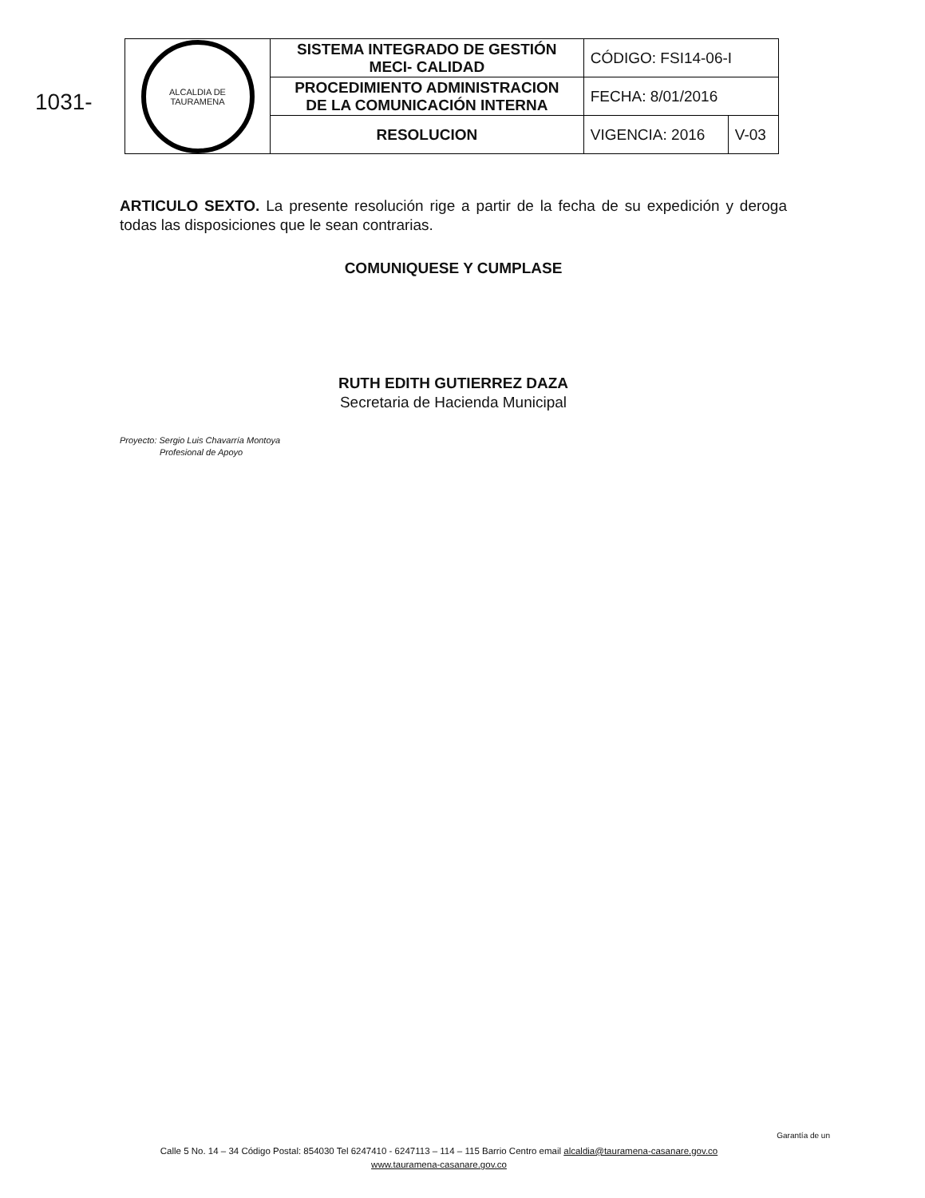1031-
| ALCALDIA DE TAURAMENA | SISTEMA INTEGRADO DE GESTIÓN MECI- CALIDAD | CÓDIGO: FSI14-06-I | |
| | PROCEDIMIENTO ADMINISTRACION DE LA COMUNICACIÓN INTERNA | FECHA: 8/01/2016 | |
| | RESOLUCION | VIGENCIA: 2016 | V-03 |
ARTICULO SEXTO. La presente resolución rige a partir de la fecha de su expedición y deroga todas las disposiciones que le sean contrarias.
COMUNIQUESE Y CUMPLASE
RUTH EDITH GUTIERREZ DAZA
Secretaria de Hacienda Municipal
Proyecto: Sergio Luis Chavarría Montoya
Profesional de Apoyo
Calle 5 No. 14 – 34 Código Postal: 854030 Tel 6247410 - 6247113 – 114 – 115 Barrio Centro email alcaldia@tauramena-casanare.gov.co
www.tauramena-casanare.gov.co
Garantía de un